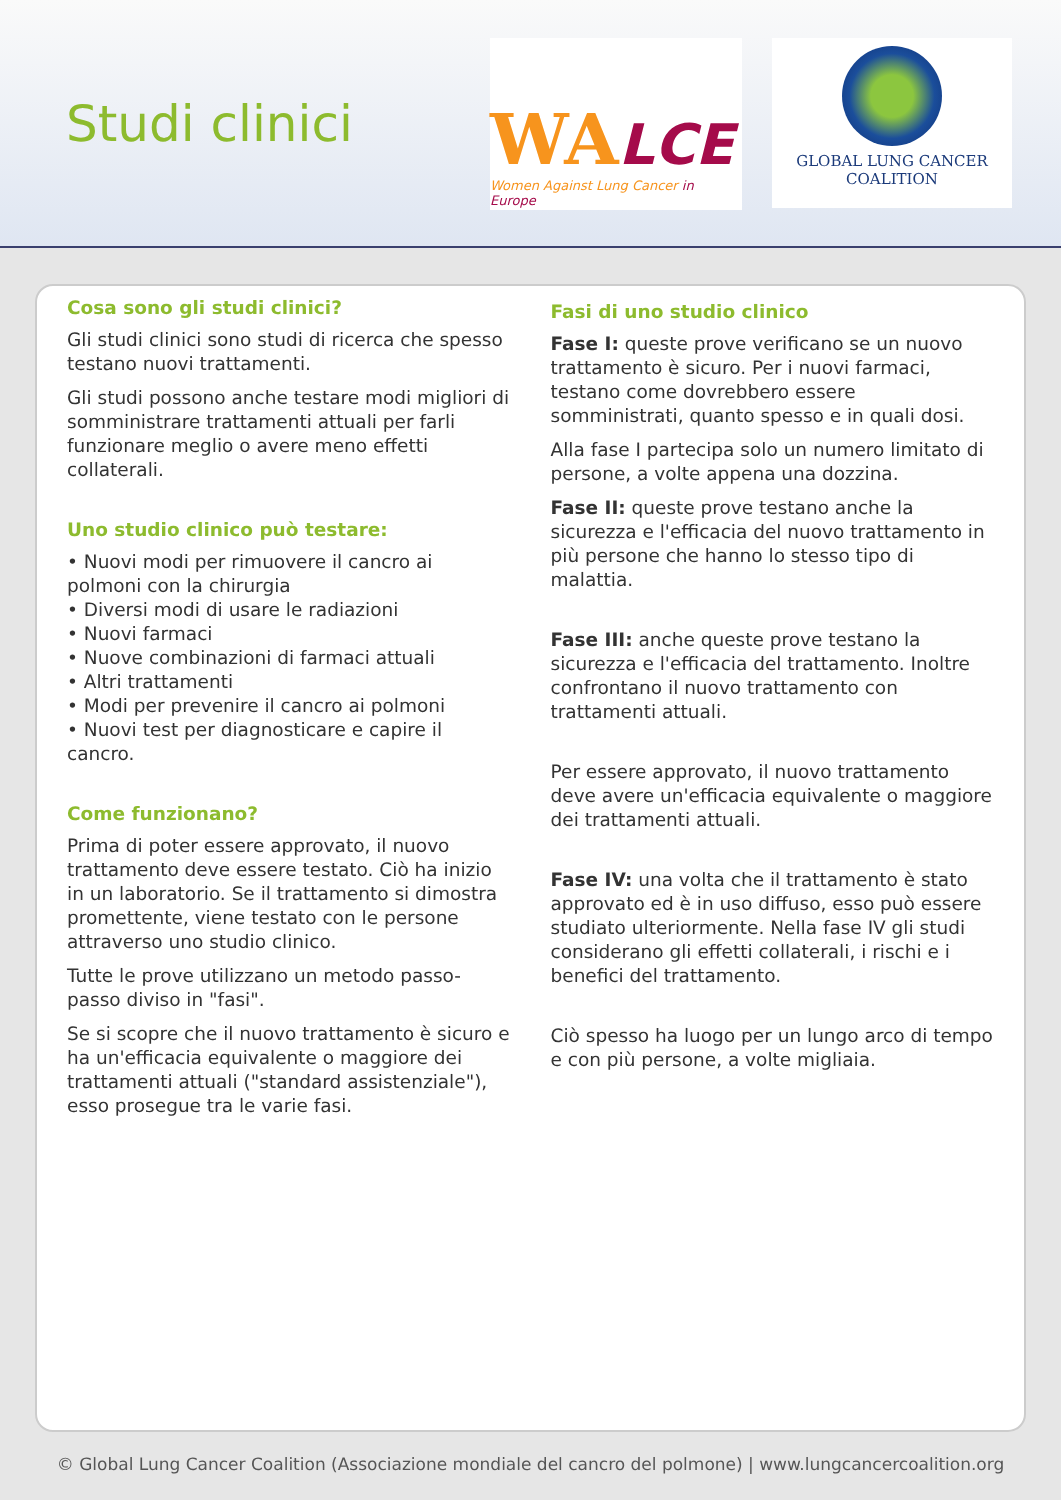Studi clinici
WALCE
Women Against Lung Cancer in Europe
GLOBAL LUNG CANCER
COALITION
Cosa sono gli studi clinici?
Gli studi clinici sono studi di ricerca che spesso testano nuovi trattamenti.
Gli studi possono anche testare modi migliori di somministrare trattamenti attuali per farli funzionare meglio o avere meno effetti collaterali.
Uno studio clinico può testare:
• Nuovi modi per rimuovere il cancro ai polmoni con la chirurgia
• Diversi modi di usare le radiazioni
• Nuovi farmaci
• Nuove combinazioni di farmaci attuali
• Altri trattamenti
• Modi per prevenire il cancro ai polmoni
• Nuovi test per diagnosticare e capire il cancro.
Come funzionano?
Prima di poter essere approvato, il nuovo trattamento deve essere testato. Ciò ha inizio in un laboratorio. Se il trattamento si dimostra promettente, viene testato con le persone attraverso uno studio clinico.
Tutte le prove utilizzano un metodo passo-passo diviso in "fasi".
Se si scopre che il nuovo trattamento è sicuro e ha un'efficacia equivalente o maggiore dei trattamenti attuali ("standard assistenziale"), esso prosegue tra le varie fasi.
Fasi di uno studio clinico
Fase I: queste prove verificano se un nuovo trattamento è sicuro. Per i nuovi farmaci, testano come dovrebbero essere somministrati, quanto spesso e in quali dosi.
Alla fase I partecipa solo un numero limitato di persone, a volte appena una dozzina.
Fase II: queste prove testano anche la sicurezza e l'efficacia del nuovo trattamento in più persone che hanno lo stesso tipo di malattia.
Fase III: anche queste prove testano la sicurezza e l'efficacia del trattamento. Inoltre confrontano il nuovo trattamento con trattamenti attuali.
Per essere approvato, il nuovo trattamento deve avere un'efficacia equivalente o maggiore dei trattamenti attuali.
Fase IV: una volta che il trattamento è stato approvato ed è in uso diffuso, esso può essere studiato ulteriormente. Nella fase IV gli studi considerano gli effetti collaterali, i rischi e i benefici del trattamento.
Ciò spesso ha luogo per un lungo arco di tempo e con più persone, a volte migliaia.
© Global Lung Cancer Coalition (Associazione mondiale del cancro del polmone) | www.lungcancercoalition.org